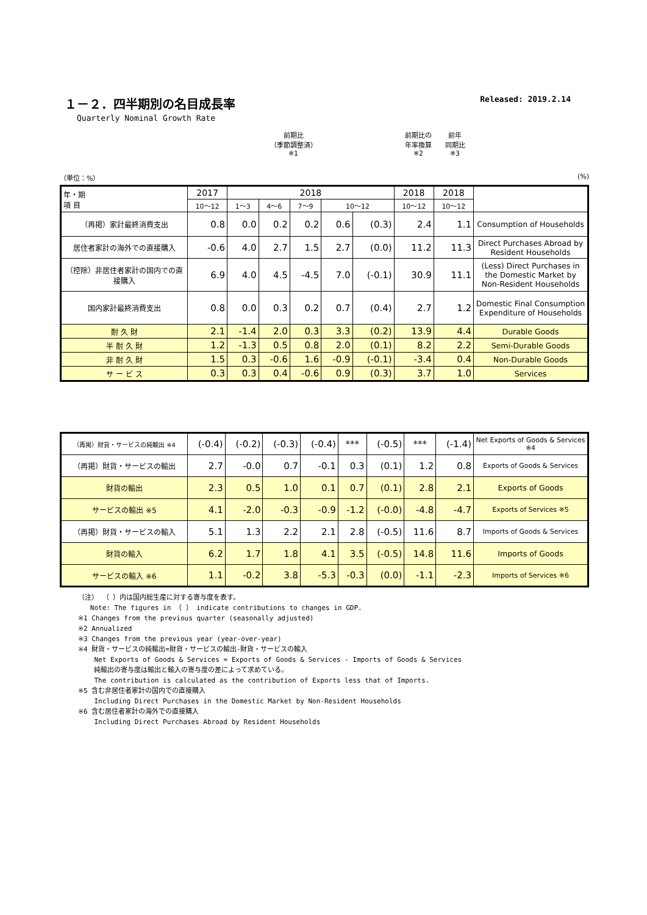１－２．四半期別の名目成長率 Released: 2019.2.14
Quarterly Nominal Growth Rate
（単位：%）
前期比
（季節調整済）
※1
前期比の
年率換算
※2
前年
同期比
※3
(%)
| 年・期 項 目 | 2017 | 2018 | | | | | 2018 | 2018 | |
| --- | --- | --- | --- | --- | --- | --- | --- | --- | --- |
| | 10～12 | 1～3 | 4～6 | 7～9 | 10～12 | | 10～12 | 10～12 | |
| （再掲）家計最終消費支出 | 0.8 | 0.0 | 0.2 | 0.2 | 0.6 | (0.3) | 2.4 | 1.1 | Consumption of Households |
| 居住者家計の海外での直接購入 | -0.6 | 4.0 | 2.7 | 1.5 | 2.7 | (0.0) | 11.2 | 11.3 | Direct Purchases Abroad by Resident Households |
| （控除）非居住者家計の国内での直接購入 | 6.9 | 4.0 | 4.5 | -4.5 | 7.0 | (-0.1) | 30.9 | 11.1 | (Less) Direct Purchases in the Domestic Market by Non-Resident Households |
| 国内家計最終消費支出 | 0.8 | 0.0 | 0.3 | 0.2 | 0.7 | (0.4) | 2.7 | 1.2 | Domestic Final Consumption Expenditure of Households |
| 耐 久 財 | 2.1 | -1.4 | 2.0 | 0.3 | 3.3 | (0.2) | 13.9 | 4.4 | Durable Goods |
| 半 耐 久 財 | 1.2 | -1.3 | 0.5 | 0.8 | 2.0 | (0.1) | 8.2 | 2.2 | Semi-Durable Goods |
| 非 耐 久 財 | 1.5 | 0.3 | -0.6 | 1.6 | -0.9 | (-0.1) | -3.4 | 0.4 | Non-Durable Goods |
| サ ー ビ ス | 0.3 | 0.3 | 0.4 | -0.6 | 0.9 | (0.3) | 3.7 | 1.0 | Services |
| （再掲）財貨・サービスの純輸出 ※4 | (-0.4) | (-0.2) | (-0.3) | (-0.4) | *** | (-0.5) | *** | (-1.4) | Net Exports of Goods & Services ※4 |
| （再掲）財貨・サービスの輸出 | 2.7 | -0.0 | 0.7 | -0.1 | 0.3 | (0.1) | 1.2 | 0.8 | Exports of Goods & Services |
| 財貨の輸出 | 2.3 | 0.5 | 1.0 | 0.1 | 0.7 | (0.1) | 2.8 | 2.1 | Exports of Goods |
| サービスの輸出 ※5 | 4.1 | -2.0 | -0.3 | -0.9 | -1.2 | (-0.0) | -4.8 | -4.7 | Exports of Services ※5 |
| （再掲）財貨・サービスの輸入 | 5.1 | 1.3 | 2.2 | 2.1 | 2.8 | (-0.5) | 11.6 | 8.7 | Imports of Goods & Services |
| 財貨の輸入 | 6.2 | 1.7 | 1.8 | 4.1 | 3.5 | (-0.5) | 14.8 | 11.6 | Imports of Goods |
| サービスの輸入 ※6 | 1.1 | -0.2 | 3.8 | -5.3 | -0.3 | (0.0) | -1.1 | -2.3 | Imports of Services ※6 |
（注） （ ）内は国内総生産に対する寄与度を表す。
Note: The figures in （ ） indicate contributions to changes in GDP.
※1 Changes from the previous quarter (seasonally adjusted)
※2 Annualized
※3 Changes from the previous year (year-over-year)
※4 財貨・サービスの純輸出=財貨・サービスの輸出-財貨・サービスの輸入
Net Exports of Goods & Services = Exports of Goods & Services - Imports of Goods & Services
純輸出の寄与度は輸出と輸入の寄与度の差によって求めている。
The contribution is calculated as the contribution of Exports less that of Imports.
※5 含む非居住者家計の国内での直接購入
Including Direct Purchases in the Domestic Market by Non-Resident Households
※6 含む居住者家計の海外での直接購入
Including Direct Purchases Abroad by Resident Households